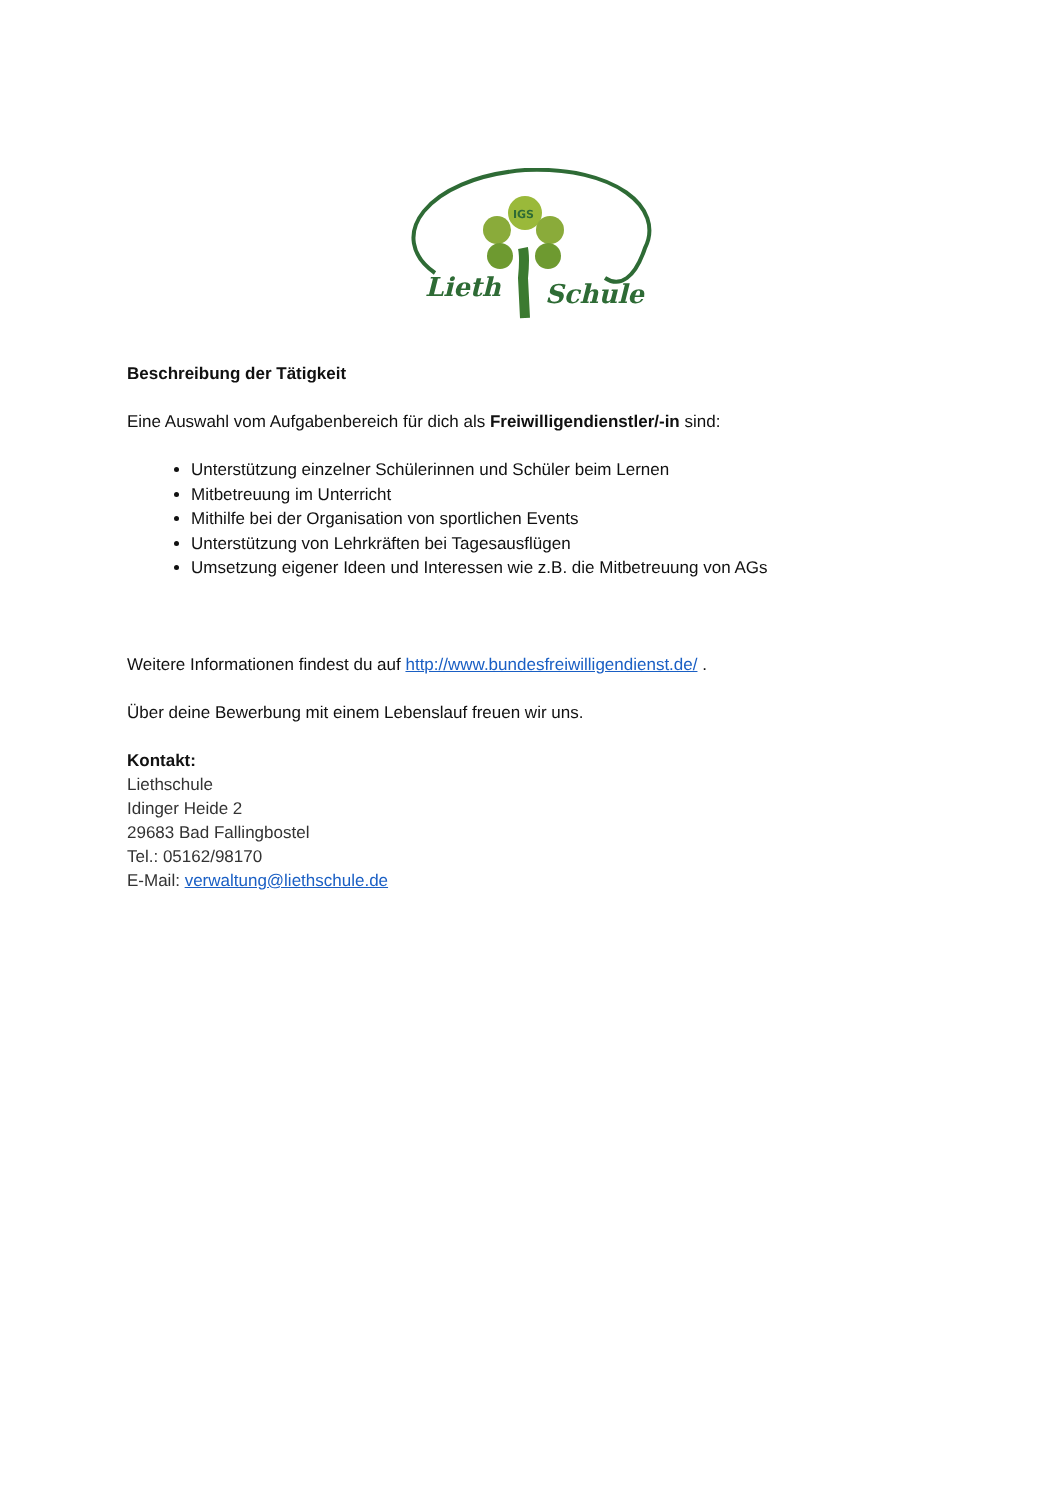IGS
Lieth
Schule
Beschreibung der Tätigkeit
Eine Auswahl vom Aufgabenbereich für dich als Freiwilligendienstler/-in sind:
Unterstützung einzelner Schülerinnen und Schüler beim Lernen
Mitbetreuung im Unterricht
Mithilfe bei der Organisation von sportlichen Events
Unterstützung von Lehrkräften bei Tagesausflügen
Umsetzung eigener Ideen und Interessen wie z.B. die Mitbetreuung von AGs
Weitere Informationen findest du auf http://www.bundesfreiwilligendienst.de/ .
Über deine Bewerbung mit einem Lebenslauf freuen wir uns.
Kontakt:
Liethschule
Idinger Heide 2
29683 Bad Fallingbostel
Tel.: 05162/98170
E-Mail: verwaltung@liethschule.de